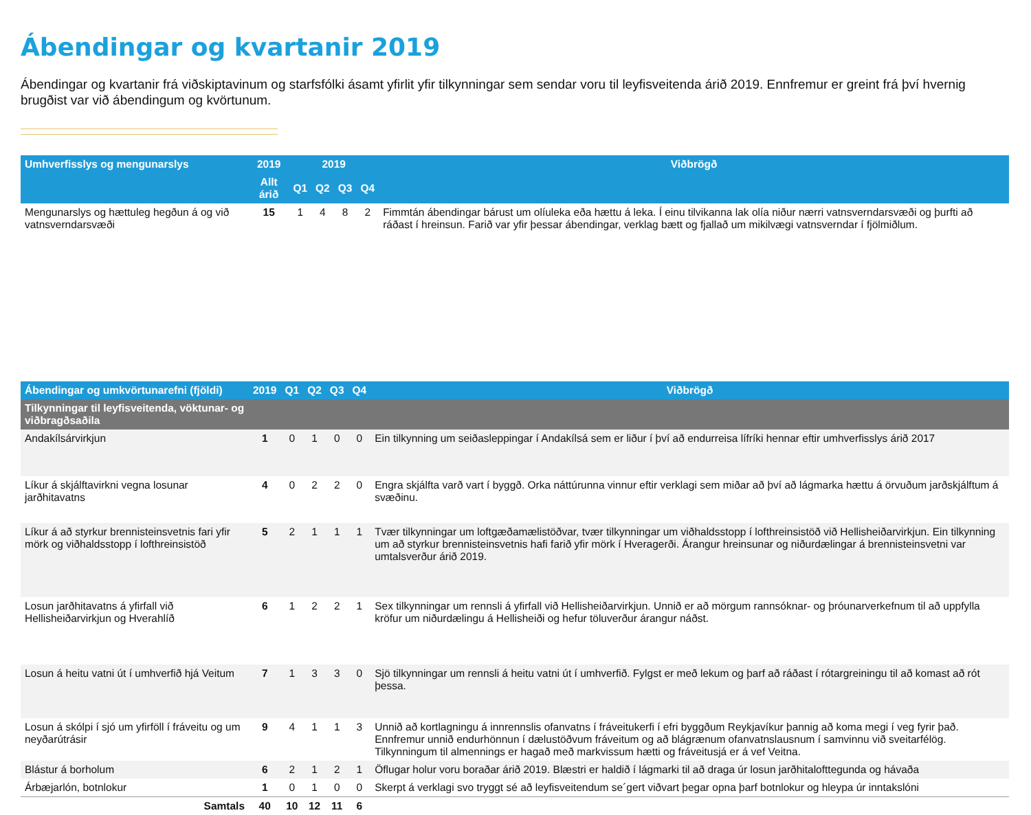Ábendingar og kvartanir 2019
Ábendingar og kvartanir frá viðskiptavinum og starfsfólki ásamt yfirlit yfir tilkynningar sem sendar voru til leyfisveitenda árið 2019. Ennfremur er greint frá því hvernig brugðist var við ábendingum og kvörtunum.
| Umhverfisslys og mengunarslys | 2019 | 2019 | | | | Viðbrögð |
| --- | --- | --- | --- | --- | --- | --- |
| | Allt árið | Q1 | Q2 | Q3 | Q4 | |
| Mengunarslys og hættuleg hegðun á og við vatnsverndarsvæði | 15 | 1 | 4 | 8 | 2 | Fimmtán ábendingar bárust um olíuleka eða hættu á leka. Í einu tilvikanna lak olía niður nærri vatnsverndarsvæði og þurfti að ráðast í hreinsun. Farið var yfir þessar ábendingar, verklag bætt og fjallað um mikilvægi vatnsverndar í fjölmiðlum. |
| Ábendingar og umkvörtunarefni (fjöldi) | 2019 | Q1 | Q2 | Q3 | Q4 | Viðbrögð |
| --- | --- | --- | --- | --- | --- | --- |
| Tilkynningar til leyfisveitenda, vöktunar- og viðbragðsaðila | | | | | | |
| Andakílsárvirkjun | 1 | 0 | 1 | 0 | 0 | Ein tilkynning um seiðasleppingar í Andakílsá sem er liður í því að endurreisa lífríki hennar eftir umhverfisslys árið 2017 |
| Líkur á skjálftavirkni vegna losunar jarðhitavatns | 4 | 0 | 2 | 2 | 0 | Engra skjálfta varð vart í byggð. Orka náttúrunna vinnur eftir verklagi sem miðar að því að lágmarka hættu á örvuðum jarðskjálftum á svæðinu. |
| Líkur á að styrkur brennisteinsvetnis fari yfir mörk og viðhaldsstopp í lofthreinsistöð | 5 | 2 | 1 | 1 | 1 | Tvær tilkynningar um loftgæðamælistöðvar, tvær tilkynningar um viðhaldsstopp í lofthreinsistöð við Hellisheiðarvirkjun. Ein tilkynning um að styrkur brennisteinsvetnis hafi farið yfir mörk í Hveragerði. Árangur hreinsunar og niðurdælingar á brennisteinsvetni var umtalsverður árið 2019. |
| Losun jarðhitavatns á yfirfall við Hellisheiðarvirkjun og Hverahlíð | 6 | 1 | 2 | 2 | 1 | Sex tilkynningar um rennsli á yfirfall við Hellisheiðarvirkjun. Unnið er að mörgum rannsóknar- og þróunarverkefnum til að uppfylla kröfur um niðurdælingu á Hellisheiði og hefur töluverður árangur náðst. |
| Losun á heitu vatni út í umhverfið hjá Veitum | 7 | 1 | 3 | 3 | 0 | Sjö tilkynningar um rennsli á heitu vatni út í umhverfið. Fylgst er með lekum og þarf að ráðast í rótargreiningu til að komast að rót þessa. |
| Losun á skólpi í sjó um yfirföll í fráveitu og um neyðarútrásir | 9 | 4 | 1 | 1 | 3 | Unnið að kortlagningu á innrennslis ofanvatns í fráveitukerfi í efri byggðum Reykjavíkur þannig að koma megi í veg fyrir það. Ennfremur unnið endurhönnun í dælustöðvum fráveitum og að blágrænum ofanvatnslausnum í samvinnu við sveitarfélög. Tilkynningum til almennings er hagað með markvissum hætti og fráveitusjá er á vef Veitna. |
| Blástur á borholum | 6 | 2 | 1 | 2 | 1 | Öflugar holur voru boraðar árið 2019. Blæstri er haldið í lágmarki til að draga úr losun jarðhitalofttegunda og hávaða |
| Árbæjarlón, botnlokur | 1 | 0 | 1 | 0 | 0 | Skerpt á verklagi svo tryggt sé að leyfisveitendum se´gert viðvart þegar opna þarf botnlokur og hleypa úr inntakslóni |
| Samtals | 40 | 10 | 12 | 11 | 6 | |